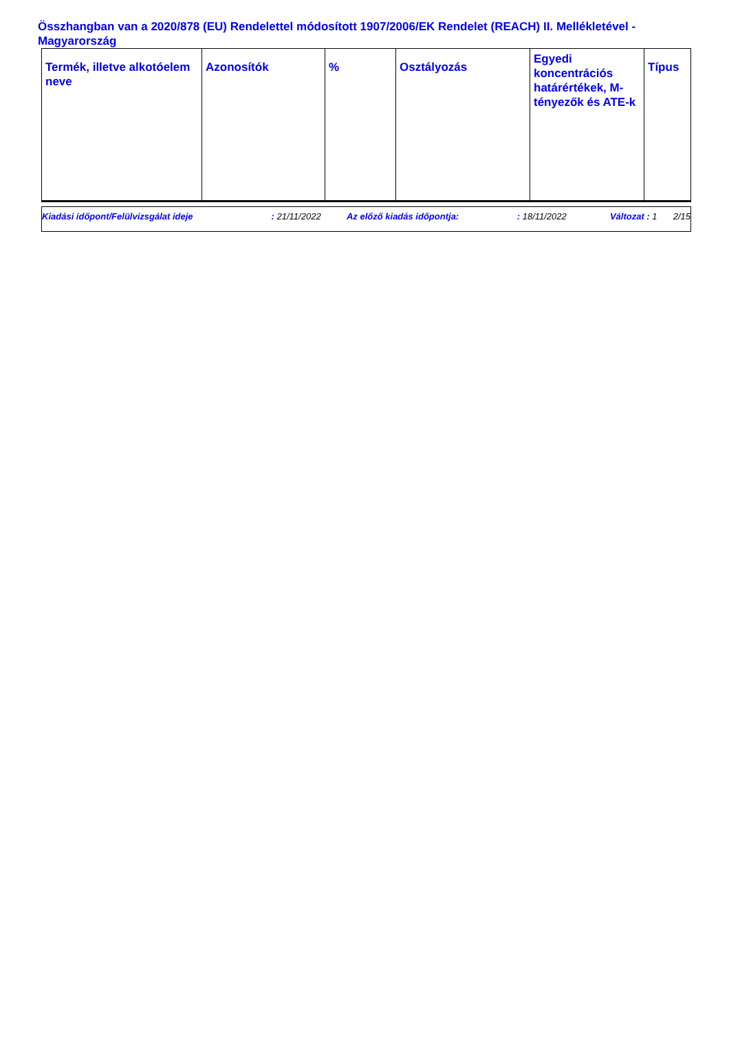Összhangban van a 2020/878 (EU) Rendelettel módosított 1907/2006/EK Rendelet (REACH) II. Mellékletével - Magyarország
| Termék, illetve alkotóelem neve | Azonosítók | % | Osztályozás | Egyedi koncentrációs határértékek, M-tényezők és ATE-k | Típus |
| --- | --- | --- | --- | --- | --- |
| Kiadási időpont/Felülvizsgálat ideje | : 21/11/2022 | Az előző kiadás időpontja: | : 18/11/2022 | Változat | : 1 | 2/15 |